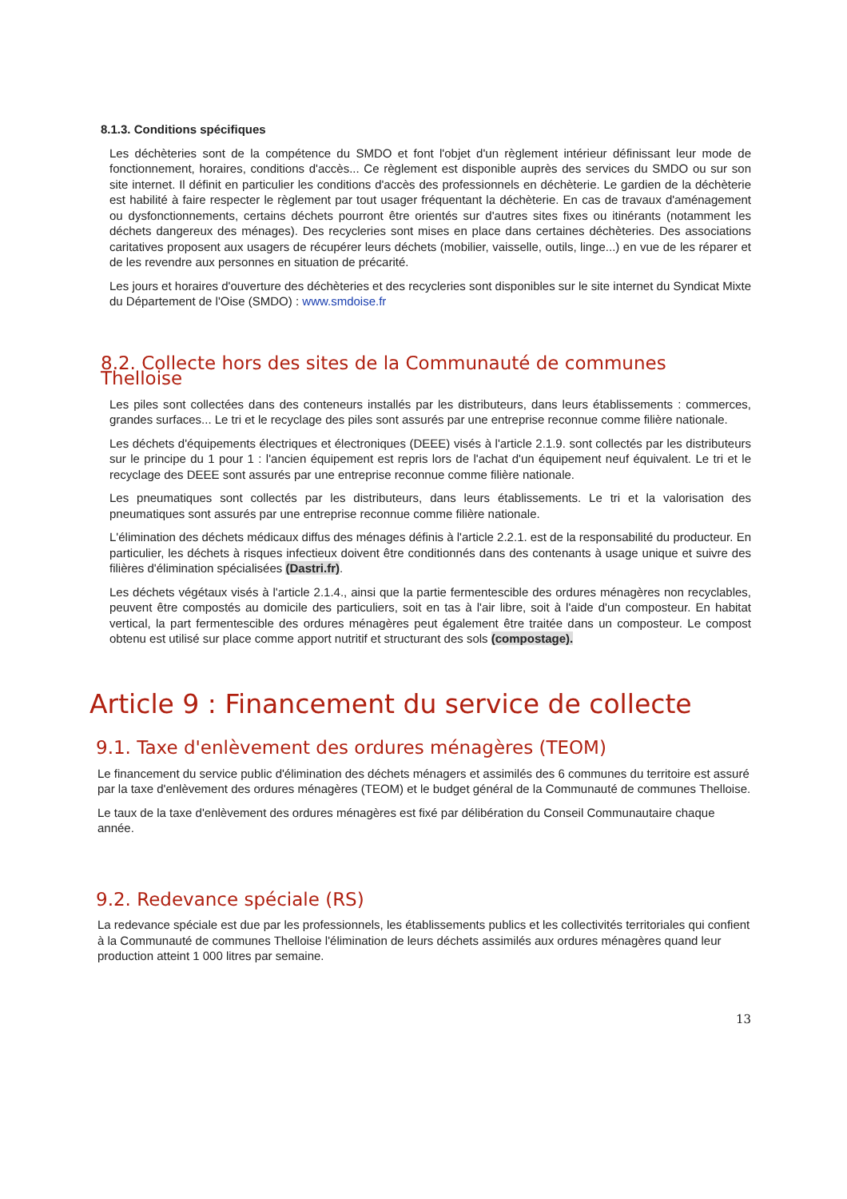8.1.3. Conditions spécifiques
Les déchèteries sont de la compétence du SMDO et font l'objet d'un règlement intérieur définissant leur mode de fonctionnement, horaires, conditions d'accès... Ce règlement est disponible auprès des services du SMDO ou sur son site internet. Il définit en particulier les conditions d'accès des professionnels en déchèterie. Le gardien de la déchèterie est habilité à faire respecter le règlement par tout usager fréquentant la déchèterie. En cas de travaux d'aménagement ou dysfonctionnements, certains déchets pourront être orientés sur d'autres sites fixes ou itinérants (notamment les déchets dangereux des ménages). Des recycleries sont mises en place dans certaines déchèteries. Des associations caritatives proposent aux usagers de récupérer leurs déchets (mobilier, vaisselle, outils, linge...) en vue de les réparer et de les revendre aux personnes en situation de précarité.
Les jours et horaires d'ouverture des déchèteries et des recycleries sont disponibles sur le site internet du Syndicat Mixte du Département de l'Oise (SMDO) : www.smdoise.fr
8.2. Collecte hors des sites de la Communauté de communes Thelloise
Les piles sont collectées dans des conteneurs installés par les distributeurs, dans leurs établissements : commerces, grandes surfaces... Le tri et le recyclage des piles sont assurés par une entreprise reconnue comme filière nationale.
Les déchets d'équipements électriques et électroniques (DEEE) visés à l'article 2.1.9. sont collectés par les distributeurs sur le principe du 1 pour 1 : l'ancien équipement est repris lors de l'achat d'un équipement neuf équivalent. Le tri et le recyclage des DEEE sont assurés par une entreprise reconnue comme filière nationale.
Les pneumatiques sont collectés par les distributeurs, dans leurs établissements. Le tri et la valorisation des pneumatiques sont assurés par une entreprise reconnue comme filière nationale.
L'élimination des déchets médicaux diffus des ménages définis à l'article 2.2.1. est de la responsabilité du producteur. En particulier, les déchets à risques infectieux doivent être conditionnés dans des contenants à usage unique et suivre des filières d'élimination spécialisées (Dastri.fr).
Les déchets végétaux visés à l'article 2.1.4., ainsi que la partie fermentescible des ordures ménagères non recyclables, peuvent être compostés au domicile des particuliers, soit en tas à l'air libre, soit à l'aide d'un composteur. En habitat vertical, la part fermentescible des ordures ménagères peut également être traitée dans un composteur. Le compost obtenu est utilisé sur place comme apport nutritif et structurant des sols (compostage).
Article 9 : Financement du service de collecte
9.1. Taxe d'enlèvement des ordures ménagères (TEOM)
Le financement du service public d'élimination des déchets ménagers et assimilés des 6 communes du territoire est assuré par la taxe d'enlèvement des ordures ménagères (TEOM) et le budget général de la Communauté de communes Thelloise.
Le taux de la taxe d'enlèvement des ordures ménagères est fixé par délibération du Conseil Communautaire chaque année.
9.2. Redevance spéciale (RS)
La redevance spéciale est due par les professionnels, les établissements publics et les collectivités territoriales qui confient à la Communauté de communes Thelloise l'élimination de leurs déchets assimilés aux ordures ménagères quand leur production atteint 1 000 litres par semaine.
13